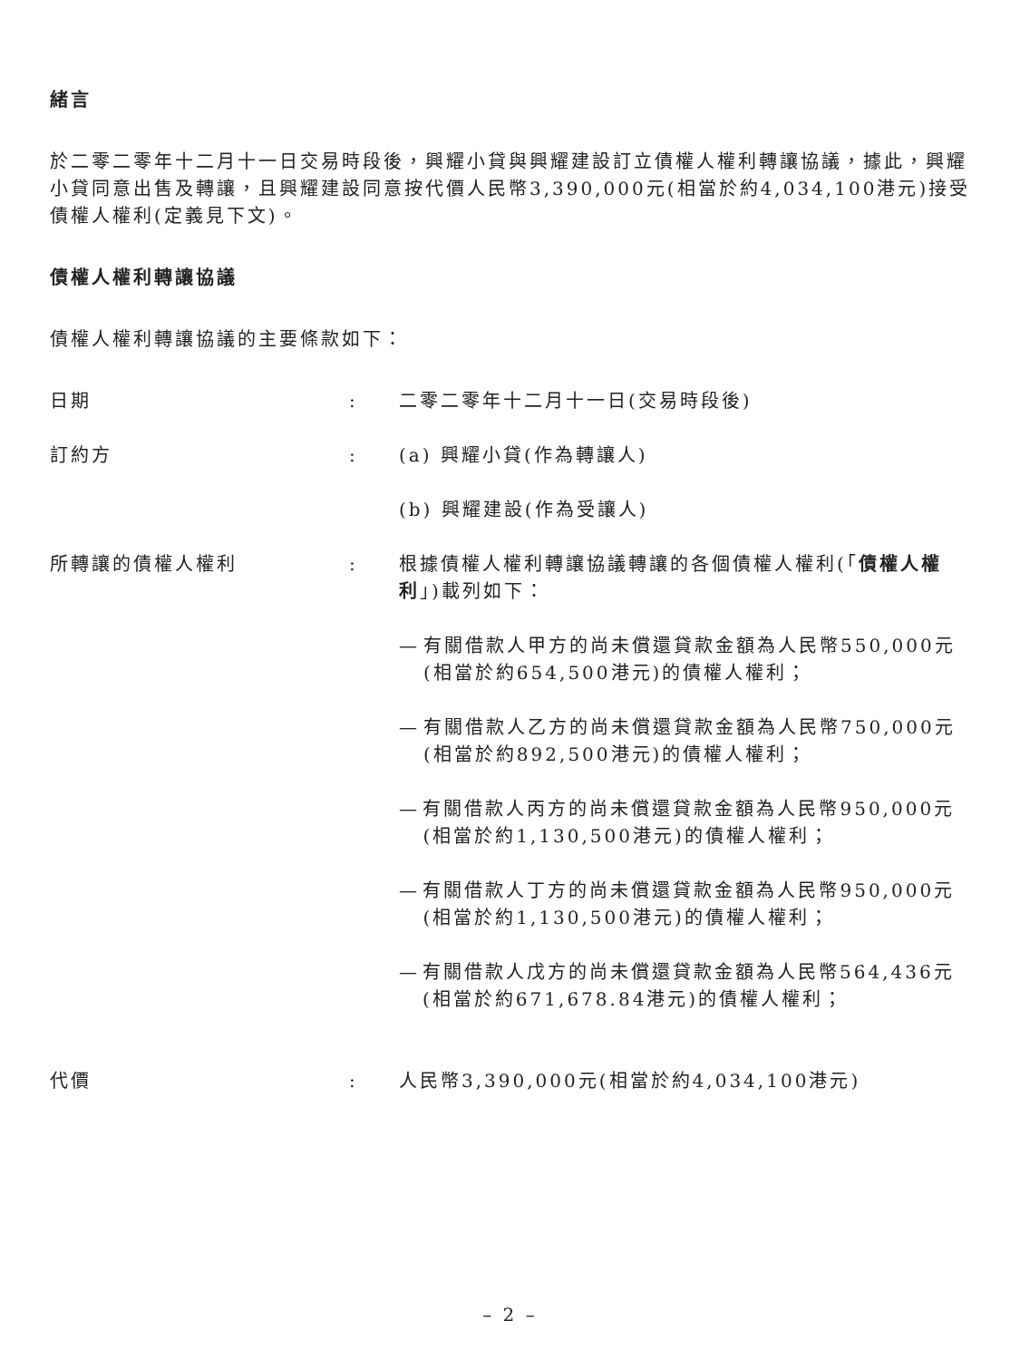緒言
於二零二零年十二月十一日交易時段後，興耀小貸與興耀建設訂立債權人權利轉讓協議，據此，興耀小貸同意出售及轉讓，且興耀建設同意按代價人民幣3,390,000元(相當於約4,034,100港元)接受債權人權利(定義見下文)。
債權人權利轉讓協議
債權人權利轉讓協議的主要條款如下：
日期 : 二零二零年十二月十一日(交易時段後)
訂約方 : (a) 興耀小貸(作為轉讓人)
(b) 興耀建設(作為受讓人)
所轉讓的債權人權利 : 根據債權人權利轉讓協議轉讓的各個債權人權利(「債權人權利」)載列如下：
— 有關借款人甲方的尚未償還貸款金額為人民幣550,000元(相當於約654,500港元)的債權人權利；
— 有關借款人乙方的尚未償還貸款金額為人民幣750,000元(相當於約892,500港元)的債權人權利；
— 有關借款人丙方的尚未償還貸款金額為人民幣950,000元(相當於約1,130,500港元)的債權人權利；
— 有關借款人丁方的尚未償還貸款金額為人民幣950,000元(相當於約1,130,500港元)的債權人權利；
— 有關借款人戊方的尚未償還貸款金額為人民幣564,436元(相當於約671,678.84港元)的債權人權利；
代價 : 人民幣3,390,000元(相當於約4,034,100港元)
– 2 –